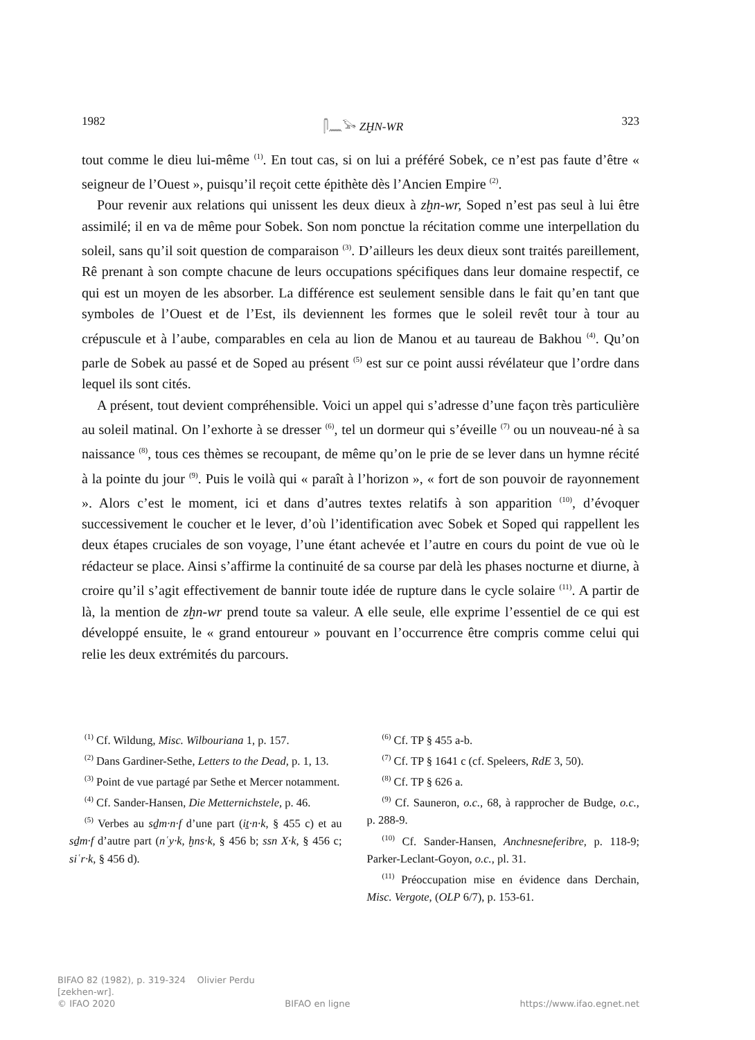1982 𓋴𓈖𓅨 ZḪN-WR 323
tout comme le dieu lui-même <sup>(1)</sup>. En tout cas, si on lui a préféré Sobek, ce n’est pas faute d’être « seigneur de l’Ouest », puisqu’il reçoit cette épithète dès l’Ancien Empire <sup>(2)</sup>.
Pour revenir aux relations qui unissent les deux dieux à zḫn-wr, Soped n’est pas seul à lui être assimilé; il en va de même pour Sobek. Son nom ponctue la récitation comme une interpellation du soleil, sans qu’il soit question de comparaison <sup>(3)</sup>. D’ailleurs les deux dieux sont traités pareillement, Rê prenant à son compte chacune de leurs occupations spécifiques dans leur domaine respectif, ce qui est un moyen de les absorber. La différence est seulement sensible dans le fait qu’en tant que symboles de l’Ouest et de l’Est, ils deviennent les formes que le soleil revêt tour à tour au crépuscule et à l’aube, comparables en cela au lion de Manou et au taureau de Bakhou <sup>(4)</sup>. Qu’on parle de Sobek au passé et de Soped au présent <sup>(5)</sup> est sur ce point aussi révélateur que l’ordre dans lequel ils sont cités.
A présent, tout devient compréhensible. Voici un appel qui s’adresse d’une façon très particulière au soleil matinal. On l’exhorte à se dresser <sup>(6)</sup>, tel un dormeur qui s’éveille <sup>(7)</sup> ou un nouveau-né à sa naissance <sup>(8)</sup>, tous ces thèmes se recoupant, de même qu’on le prie de se lever dans un hymne récité à la pointe du jour <sup>(9)</sup>. Puis le voilà qui « paraît à l’horizon », « fort de son pouvoir de rayonnement ». Alors c’est le moment, ici et dans d’autres textes relatifs à son apparition <sup>(10)</sup>, d’évoquer successivement le coucher et le lever, d’où l’identification avec Sobek et Soped qui rappellent les deux étapes cruciales de son voyage, l’une étant achevée et l’autre en cours du point de vue où le rédacteur se place. Ainsi s’affirme la continuité de sa course par delà les phases nocturne et diurne, à croire qu’il s’agit effectivement de bannir toute idée de rupture dans le cycle solaire <sup>(11)</sup>. A partir de là, la mention de zḫn-wr prend toute sa valeur. A elle seule, elle exprime l’essentiel de ce qui est développé ensuite, le « grand entoureur » pouvant en l’occurrence être compris comme celui qui relie les deux extrémités du parcours.
<sup>(1)</sup> Cf. Wildung, Misc. Wilbouriana 1, p. 157.
<sup>(2)</sup> Dans Gardiner-Sethe, Letters to the Dead, p. 1, 13.
<sup>(3)</sup> Point de vue partagé par Sethe et Mercer notamment.
<sup>(4)</sup> Cf. Sander-Hansen, Die Metternichstele, p. 46.
<sup>(5)</sup> Verbes au sḏm·n·f d’une part (iṯ·n·k, § 455 c) et au sḏm·f d’autre part (nʿy·k, ḫns·k, § 456 b; ssn X·k, § 456 c; siʿr·k, § 456 d).
<sup>(6)</sup> Cf. TP § 455 a-b.
<sup>(7)</sup> Cf. TP § 1641 c (cf. Speleers, RdE 3, 50).
<sup>(8)</sup> Cf. TP § 626 a.
<sup>(9)</sup> Cf. Sauneron, o.c., 68, à rapprocher de Budge, o.c., p. 288-9.
<sup>(10)</sup> Cf. Sander-Hansen, Anchnesneferibre, p. 118-9; Parker-Leclant-Goyon, o.c., pl. 31.
<sup>(11)</sup> Préoccupation mise en évidence dans Derchain, Misc. Vergote, (OLP 6/7), p. 153-61.
BIFAO 82 (1982), p. 319-324 Olivier Perdu
[zekhen-wr].
© IFAO 2020 BIFAO en ligne https://www.ifao.egnet.net